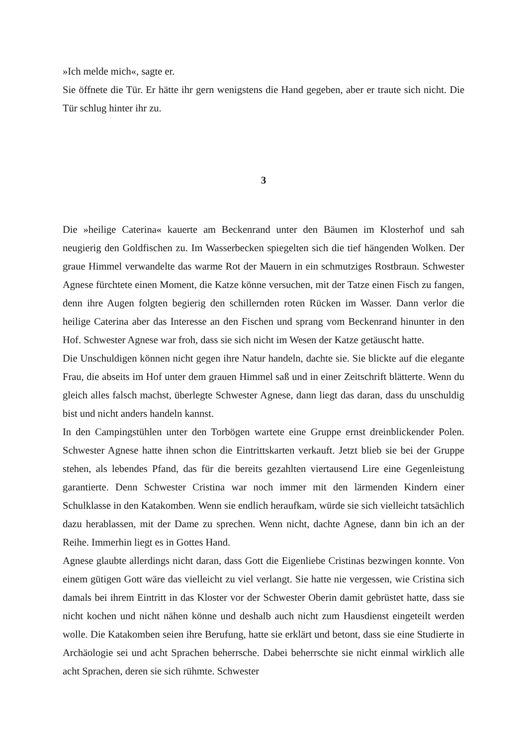»Ich melde mich«, sagte er.
Sie öffnete die Tür. Er hätte ihr gern wenigstens die Hand gegeben, aber er traute sich nicht. Die Tür schlug hinter ihr zu.
3
Die »heilige Caterina« kauerte am Beckenrand unter den Bäumen im Klosterhof und sah neugierig den Goldfischen zu. Im Wasserbecken spiegelten sich die tief hängenden Wolken. Der graue Himmel verwandelte das warme Rot der Mauern in ein schmutziges Rostbraun. Schwester Agnese fürchtete einen Moment, die Katze könne versuchen, mit der Tatze einen Fisch zu fangen, denn ihre Augen folgten begierig den schillernden roten Rücken im Wasser. Dann verlor die heilige Caterina aber das Interesse an den Fischen und sprang vom Beckenrand hinunter in den Hof. Schwester Agnese war froh, dass sie sich nicht im Wesen der Katze getäuscht hatte.
Die Unschuldigen können nicht gegen ihre Natur handeln, dachte sie. Sie blickte auf die elegante Frau, die abseits im Hof unter dem grauen Himmel saß und in einer Zeitschrift blätterte. Wenn du gleich alles falsch machst, überlegte Schwester Agnese, dann liegt das daran, dass du unschuldig bist und nicht anders handeln kannst.
In den Campingstühlen unter den Torbögen wartete eine Gruppe ernst dreinblickender Polen. Schwester Agnese hatte ihnen schon die Eintrittskarten verkauft. Jetzt blieb sie bei der Gruppe stehen, als lebendes Pfand, das für die bereits gezahlten viertausend Lire eine Gegenleistung garantierte. Denn Schwester Cristina war noch immer mit den lärmenden Kindern einer Schulklasse in den Katakomben. Wenn sie endlich heraufkam, würde sie sich vielleicht tatsächlich dazu herablassen, mit der Dame zu sprechen. Wenn nicht, dachte Agnese, dann bin ich an der Reihe. Immerhin liegt es in Gottes Hand.
Agnese glaubte allerdings nicht daran, dass Gott die Eigenliebe Cristinas bezwingen konnte. Von einem gütigen Gott wäre das vielleicht zu viel verlangt. Sie hatte nie vergessen, wie Cristina sich damals bei ihrem Eintritt in das Kloster vor der Schwester Oberin damit gebrüstet hatte, dass sie nicht kochen und nicht nähen könne und deshalb auch nicht zum Hausdienst eingeteilt werden wolle. Die Katakomben seien ihre Berufung, hatte sie erklärt und betont, dass sie eine Studierte in Archäologie sei und acht Sprachen beherrsche. Dabei beherrschte sie nicht einmal wirklich alle acht Sprachen, deren sie sich rühmte. Schwester